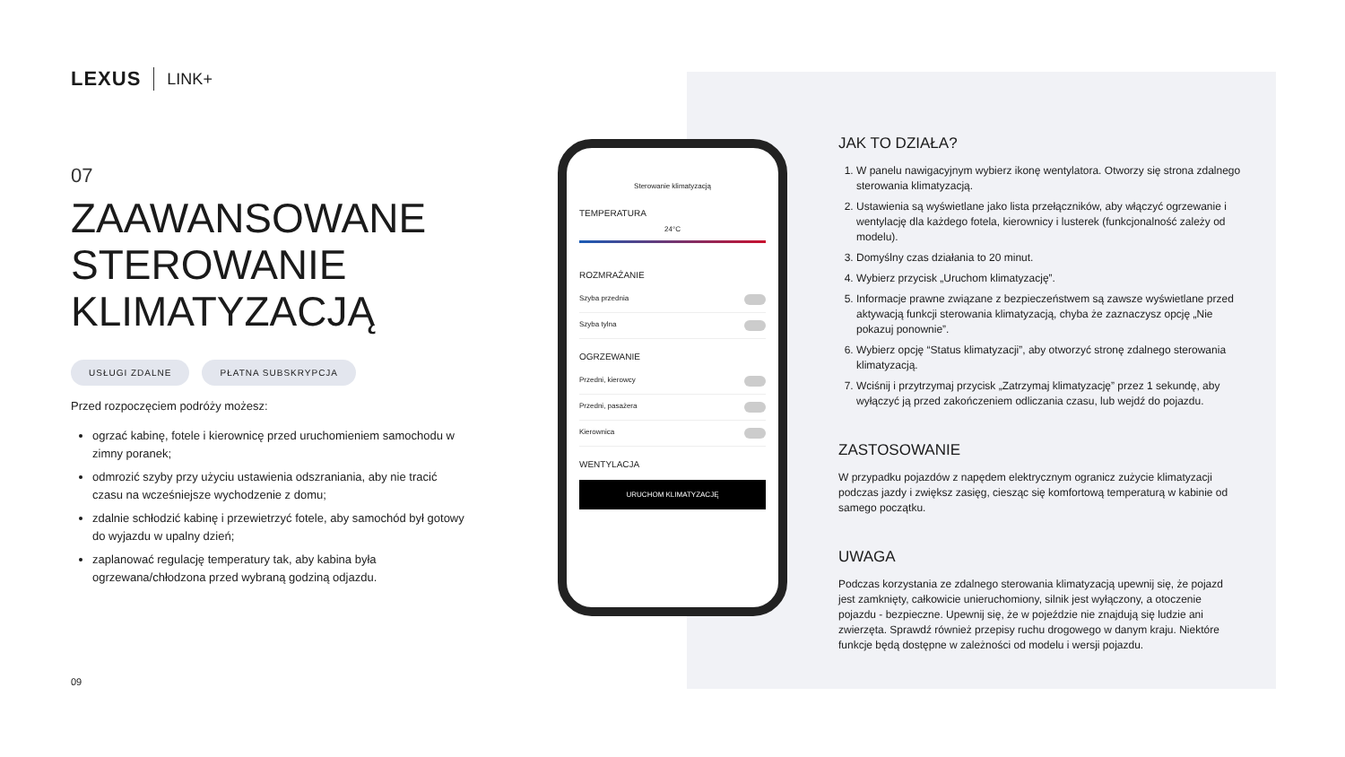LEXUS LINK+
07
ZAAWANSOWANE STEROWANIE KLIMATYZACJĄ
USŁUGI ZDALNE PŁATNA SUBSKRYPCJA
Przed rozpoczęciem podróży możesz:
ogrzać kabinę, fotele i kierownicę przed uruchomieniem samochodu w zimny poranek;
odmrozić szyby przy użyciu ustawienia odszraniania, aby nie tracić czasu na wcześniejsze wychodzenie z domu;
zdalnie schłodzić kabinę i przewietrzyć fotele, aby samochód był gotowy do wyjazdu w upalny dzień;
zaplanować regulację temperatury tak, aby kabina była ogrzewana/chłodzona przed wybraną godziną odjazdu.
09
Sterowanie klimatyzacją
TEMPERATURA
24°C
ROZMRAŻANIE
Szyba przednia
Szyba tylna
OGRZEWANIE
Przedni, kierowcy
Przedni, pasażera
Kierownica
WENTYLACJA
URUCHOM KLIMATYZACJĘ
JAK TO DZIAŁA?
1. W panelu nawigacyjnym wybierz ikonę wentylatora. Otworzy się strona zdalnego sterowania klimatyzacją.
2. Ustawienia są wyświetlane jako lista przełączników, aby włączyć ogrzewanie i wentylację dla każdego fotela, kierownicy i lusterek (funkcjonalność zależy od modelu).
3. Domyślny czas działania to 20 minut.
4. Wybierz przycisk „Uruchom klimatyzację”.
5. Informacje prawne związane z bezpieczeństwem są zawsze wyświetlane przed aktywacją funkcji sterowania klimatyzacją, chyba że zaznaczysz opcję „Nie pokazuj ponownie”.
6. Wybierz opcję “Status klimatyzacji”, aby otworzyć stronę zdalnego sterowania klimatyzacją.
7. Wciśnij i przytrzymaj przycisk „Zatrzymaj klimatyzację” przez 1 sekundę, aby wyłączyć ją przed zakończeniem odliczania czasu, lub wejdź do pojazdu.
ZASTOSOWANIE
W przypadku pojazdów z napędem elektrycznym ogranicz zużycie klimatyzacji podczas jazdy i zwiększ zasięg, ciesząc się komfortową temperaturą w kabinie od samego początku.
UWAGA
Podczas korzystania ze zdalnego sterowania klimatyzacją upewnij się, że pojazd jest zamknięty, całkowicie unieruchomiony, silnik jest wyłączony, a otoczenie pojazdu - bezpieczne. Upewnij się, że w pojeździe nie znajdują się ludzie ani zwierzęta. Sprawdź również przepisy ruchu drogowego w danym kraju. Niektóre funkcje będą dostępne w zależności od modelu i wersji pojazdu.